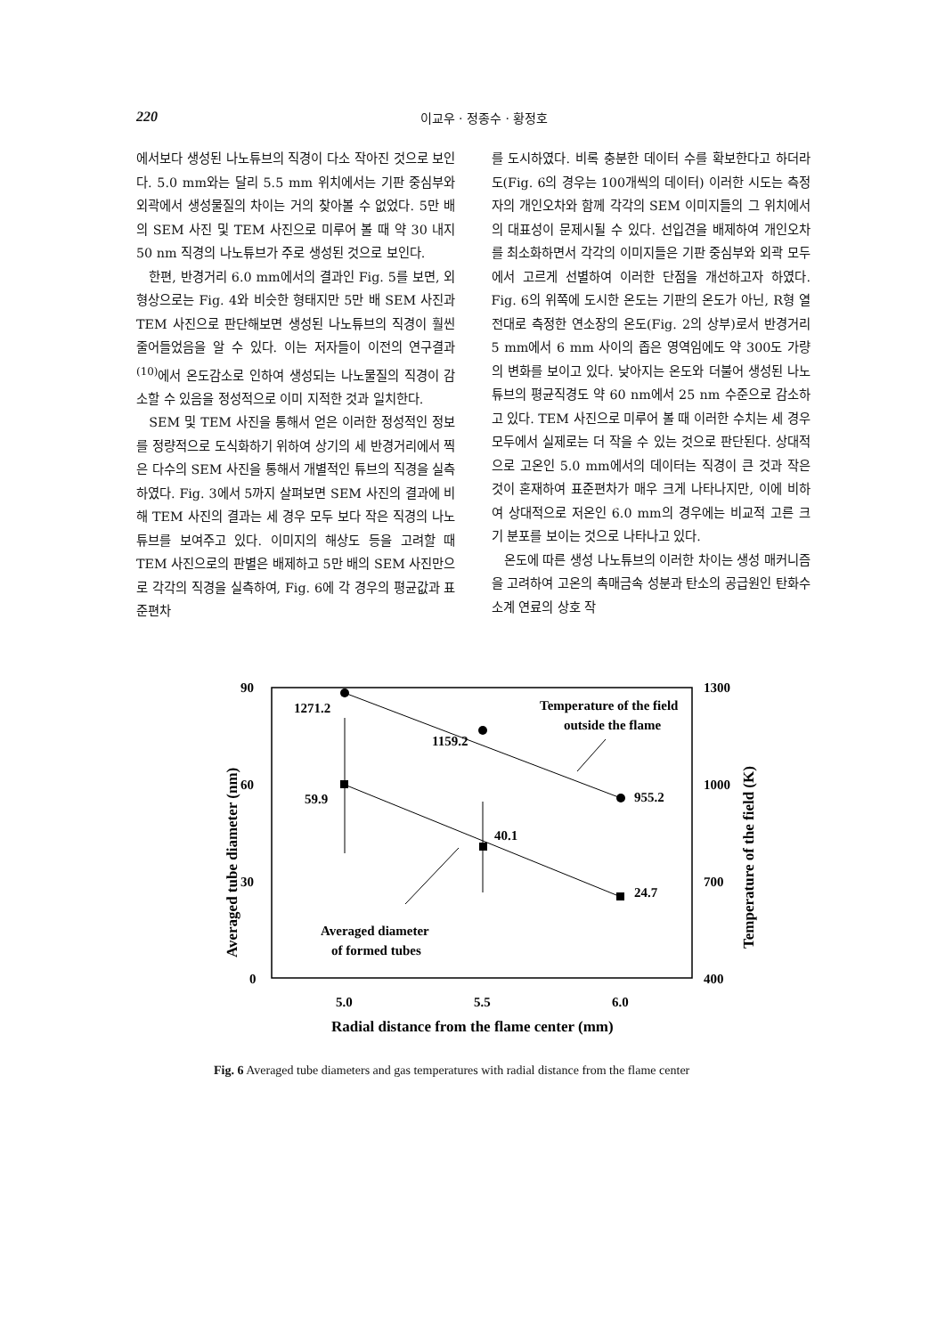220 이교우 · 정종수 · 황정호
에서보다 생성된 나노튜브의 직경이 다소 작아진 것으로 보인다. 5.0 mm와는 달리 5.5 mm 위치에서는 기판 중심부와 외곽에서 생성물질의 차이는 거의 찾아볼 수 없었다. 5만 배의 SEM 사진 및 TEM 사진으로 미루어 볼 때 약 30 내지 50 nm 직경의 나노튜브가 주로 생성된 것으로 보인다.
한편, 반경거리 6.0 mm에서의 결과인 Fig. 5를 보면, 외형상으로는 Fig. 4와 비슷한 형태지만 5만 배 SEM 사진과 TEM 사진으로 판단해보면 생성된 나노튜브의 직경이 훨씬 줄어들었음을 알 수 있다. 이는 저자들이 이전의 연구결과<sup>(10)</sup>에서 온도감소로 인하여 생성되는 나노물질의 직경이 감소할 수 있음을 정성적으로 이미 지적한 것과 일치한다.
SEM 및 TEM 사진을 통해서 얻은 이러한 정성적인 정보를 정량적으로 도식화하기 위하여 상기의 세 반경거리에서 찍은 다수의 SEM 사진을 통해서 개별적인 튜브의 직경을 실측하였다. Fig. 3에서 5까지 살펴보면 SEM 사진의 결과에 비해 TEM 사진의 결과는 세 경우 모두 보다 작은 직경의 나노튜브를 보여주고 있다. 이미지의 해상도 등을 고려할 때 TEM 사진으로의 판별은 배제하고 5만 배의 SEM 사진만으로 각각의 직경을 실측하여, Fig. 6에 각 경우의 평균값과 표준편차
를 도시하였다. 비록 충분한 데이터 수를 확보한다고 하더라도(Fig. 6의 경우는 100개씩의 데이터) 이러한 시도는 측정자의 개인오차와 함께 각각의 SEM 이미지들의 그 위치에서의 대표성이 문제시될 수 있다. 선입견을 배제하여 개인오차를 최소화하면서 각각의 이미지들은 기판 중심부와 외곽 모두에서 고르게 선별하여 이러한 단점을 개선하고자 하였다. Fig. 6의 위쪽에 도시한 온도는 기판의 온도가 아닌, R형 열전대로 측정한 연소장의 온도(Fig. 2의 상부)로서 반경거리 5 mm에서 6 mm 사이의 좁은 영역임에도 약 300도 가량의 변화를 보이고 있다. 낮아지는 온도와 더불어 생성된 나노튜브의 평균직경도 약 60 nm에서 25 nm 수준으로 감소하고 있다. TEM 사진으로 미루어 볼 때 이러한 수치는 세 경우 모두에서 실제로는 더 작을 수 있는 것으로 판단된다. 상대적으로 고온인 5.0 mm에서의 데이터는 직경이 큰 것과 작은 것이 혼재하여 표준편차가 매우 크게 나타나지만, 이에 비하여 상대적으로 저온인 6.0 mm의 경우에는 비교적 고른 크기 분포를 보이는 것으로 나타나고 있다.
온도에 따른 생성 나노튜브의 이러한 차이는 생성 매커니즘을 고려하여 고온의 촉매금속 성분과 탄소의 공급원인 탄화수소계 연료의 상호 작
90
60
30
0
1300
1000
700
400
5.0
5.5
6.0
Radial distance from the flame center (mm)
Averaged tube diameter (nm)
Temperature of the field (K)
1271.2
1159.2
955.2
59.9
40.1
24.7
Temperature of the field
outside the flame
Averaged diameter
of formed tubes
Fig. 6 Averaged tube diameters and gas temperatures with radial distance from the flame center